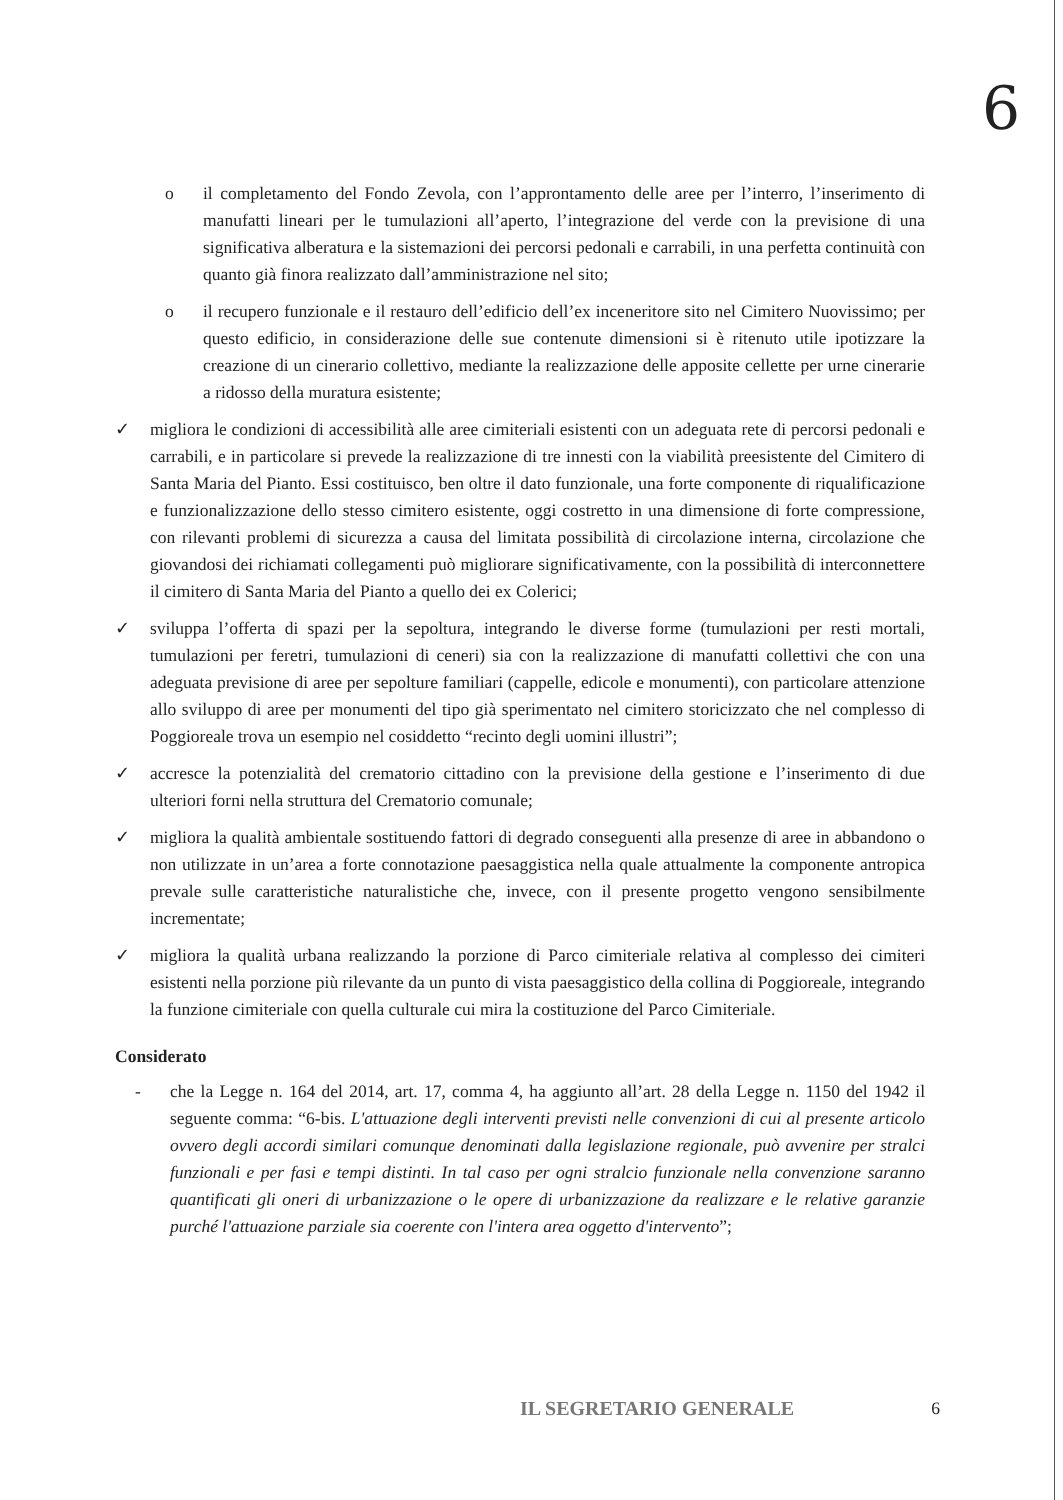6
o il completamento del Fondo Zevola, con l’approntamento delle aree per l’interro, l’inserimento di manufatti lineari per le tumulazioni all’aperto, l’integrazione del verde con la previsione di una significativa alberatura e la sistemazioni dei percorsi pedonali e carrabili, in una perfetta continuità con quanto già finora realizzato dall’amministrazione nel sito;
o il recupero funzionale e il restauro dell’edificio dell’ex inceneritore sito nel Cimitero Nuovissimo; per questo edificio, in considerazione delle sue contenute dimensioni si è ritenuto utile ipotizzare la creazione di un cinerario collettivo, mediante la realizzazione delle apposite cellette per urne cinerarie a ridosso della muratura esistente;
✓ migliora le condizioni di accessibilità alle aree cimiteriali esistenti con un adeguata rete di percorsi pedonali e carrabili, e in particolare si prevede la realizzazione di tre innesti con la viabilità preesistente del Cimitero di Santa Maria del Pianto. Essi costituisco, ben oltre il dato funzionale, una forte componente di riqualificazione e funzionalizzazione dello stesso cimitero esistente, oggi costretto in una dimensione di forte compressione, con rilevanti problemi di sicurezza a causa del limitata possibilità di circolazione interna, circolazione che giovandosi dei richiamati collegamenti può migliorare significativamente, con la possibilità di interconnettere il cimitero di Santa Maria del Pianto a quello dei ex Colerici;
✓ sviluppa l’offerta di spazi per la sepoltura, integrando le diverse forme (tumulazioni per resti mortali, tumulazioni per feretri, tumulazioni di ceneri) sia con la realizzazione di manufatti collettivi che con una adeguata previsione di aree per sepolture familiari (cappelle, edicole e monumenti), con particolare attenzione allo sviluppo di aree per monumenti del tipo già sperimentato nel cimitero storicizzato che nel complesso di Poggioreale trova un esempio nel cosiddetto “recinto degli uomini illustri”;
✓ accresce la potenzialità del crematorio cittadino con la previsione della gestione e l’inserimento di due ulteriori forni nella struttura del Crematorio comunale;
✓ migliora la qualità ambientale sostituendo fattori di degrado conseguenti alla presenze di aree in abbandono o non utilizzate in un’area a forte connotazione paesaggistica nella quale attualmente la componente antropica prevale sulle caratteristiche naturalistiche che, invece, con il presente progetto vengono sensibilmente incrementate;
✓ migliora la qualità urbana realizzando la porzione di Parco cimiteriale relativa al complesso dei cimiteri esistenti nella porzione più rilevante da un punto di vista paesaggistico della collina di Poggioreale, integrando la funzione cimiteriale con quella culturale cui mira la costituzione del Parco Cimiteriale.
Considerato
- che la Legge n. 164 del 2014, art. 17, comma 4, ha aggiunto all’art. 28 della Legge n. 1150 del 1942 il seguente comma: “6-bis. L'attuazione degli interventi previsti nelle convenzioni di cui al presente articolo ovvero degli accordi similari comunque denominati dalla legislazione regionale, può avvenire per stralci funzionali e per fasi e tempi distinti. In tal caso per ogni stralcio funzionale nella convenzione saranno quantificati gli oneri di urbanizzazione o le opere di urbanizzazione da realizzare e le relative garanzie purché l'attuazione parziale sia coerente con l'intera area oggetto d'intervento”;
IL SEGRETARIO GENERALE 6